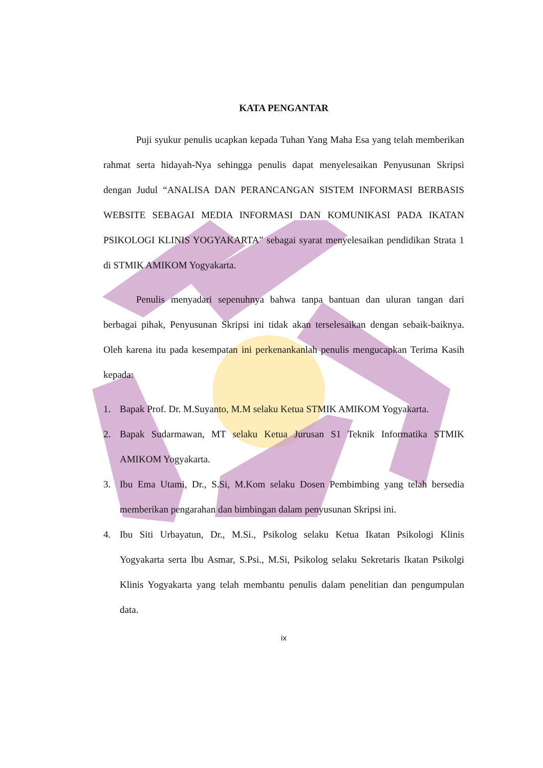KATA PENGANTAR
Puji syukur penulis ucapkan kepada Tuhan Yang Maha Esa yang telah memberikan rahmat serta hidayah-Nya sehingga penulis dapat menyelesaikan Penyusunan Skripsi dengan Judul “ANALISA DAN PERANCANGAN SISTEM INFORMASI BERBASIS WEBSITE SEBAGAI MEDIA INFORMASI DAN KOMUNIKASI PADA IKATAN PSIKOLOGI KLINIS YOGYAKARTA” sebagai syarat menyelesaikan pendidikan Strata 1 di STMIK AMIKOM Yogyakarta.
Penulis menyadari sepenuhnya bahwa tanpa bantuan dan uluran tangan dari berbagai pihak, Penyusunan Skripsi ini tidak akan terselesaikan dengan sebaik-baiknya. Oleh karena itu pada kesempatan ini perkenankanlah penulis mengucapkan Terima Kasih kepada:
1. Bapak Prof. Dr. M.Suyanto, M.M selaku Ketua STMIK AMIKOM Yogyakarta.
2. Bapak Sudarmawan, MT selaku Ketua Jurusan S1 Teknik Informatika STMIK AMIKOM Yogyakarta.
3. Ibu Ema Utami, Dr., S.Si, M.Kom selaku Dosen Pembimbing yang telah bersedia memberikan pengarahan dan bimbingan dalam penyusunan Skripsi ini.
4. Ibu Siti Urbayatun, Dr., M.Si., Psikolog selaku Ketua Ikatan Psikologi Klinis Yogyakarta serta Ibu Asmar, S.Psi., M.Si, Psikolog selaku Sekretaris Ikatan Psikolgi Klinis Yogyakarta yang telah membantu penulis dalam penelitian dan pengumpulan data.
ix